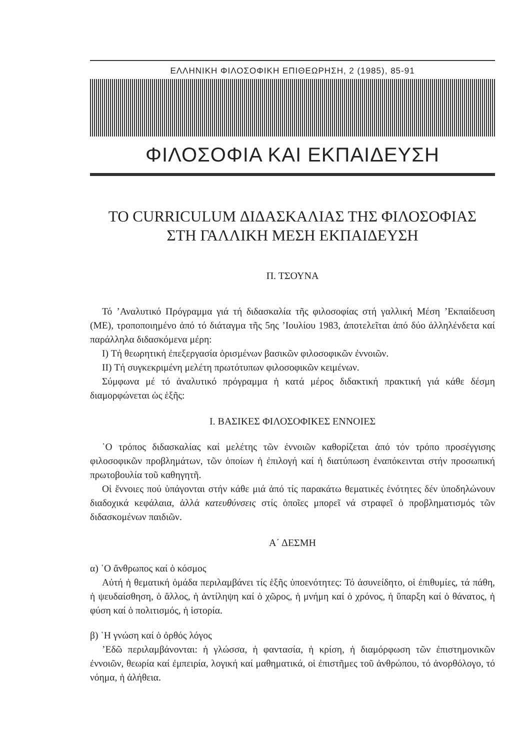ΕΛΛΗΝΙΚΗ ΦΙΛΟΣΟΦΙΚΗ ΕΠΙΘΕΩΡΗΣΗ, 2 (1985), 85-91
ΦΙΛΟΣΟΦΙΑ ΚΑΙ ΕΚΠΑΙΔΕΥΣΗ
ΤΟ CURRICULUM ΔΙΔΑΣΚΑΛΙΑΣ ΤΗΣ ΦΙΛΟΣΟΦΙΑΣ
ΣΤΗ ΓΑΛΛΙΚΗ ΜΕΣΗ ΕΚΠΑΙΔΕΥΣΗ
Π. ΤΣΟΥΝΑ
Τό ’Αναλυτικό Πρόγραμμα γιά τή διδασκαλία τῆς φιλοσοφίας στή γαλλική Μέση ’Εκπαίδευση (ΜΕ), τροποποιημένο ἀπό τό διάταγμα τῆς 5ης ’Ιουλίου 1983, ἀποτελεῖται ἀπό δύο ἀλληλένδετα καί παράλληλα διδασκόμενα μέρη:
I) Τή θεωρητική ἐπεξεργασία ὁρισμένων βασικῶν φιλοσοφικῶν ἐννοιῶν.
II) Τή συγκεκριμένη μελέτη πρωτότυπων φιλοσοφικῶν κειμένων.
Σύμφωνα μέ τό ἀναλυτικό πρόγραμμα ἡ κατά μέρος διδακτική πρακτική γιά κάθε δέσμη διαμορφώνεται ὡς ἑξῆς:
I. ΒΑΣΙΚΕΣ ΦΙΛΟΣΟΦΙΚΕΣ ΕΝΝΟΙΕΣ
῾Ο τρόπος διδασκαλίας καί μελέτης τῶν ἐννοιῶν καθορίζεται ἀπό τόν τρόπο προσέγγισης φιλοσοφικῶν προβλημάτων, τῶν ὁποίων ἡ ἐπιλογή καί ἡ διατύπωση ἐναπόκεινται στήν προσωπική πρωτοβουλία τοῦ καθηγητῆ.
Οἱ ἔννοιες πού ὑπάγονται στήν κάθε μιά ἀπό τίς παρακάτω θεματικές ἑνότητες δέν ὑποδηλώνουν διαδοχικά κεφάλαια, ἀλλά κατευθύνσεις στίς ὁποῖες μπορεῖ νά στραφεῖ ὁ προβληματισμός τῶν διδασκομένων παιδιῶν.
Α΄ ΔΕΣΜΗ
α) ῾Ο ἄνθρωπος καί ὁ κόσμος
Αὐτή ἡ θεματική ὁμάδα περιλαμβάνει τίς ἑξῆς ὑποενότητες: Τό ἀσυνείδητο, οἱ ἐπιθυμίες, τά πάθη, ἡ ψευδαίσθηση, ὁ ἄλλος, ἡ ἀντίληψη καί ὁ χῶρος, ἡ μνήμη καί ὁ χρόνος, ἡ ὕπαρξη καί ὁ θάνατος, ἡ φύση καί ὁ πολιτισμός, ἡ ἱστορία.
β) ῾Η γνώση καί ὁ ὀρθός λόγος
’Εδῶ περιλαμβάνονται: ἡ γλώσσα, ἡ φαντασία, ἡ κρίση, ἡ διαμόρφωση τῶν ἐπιστημονικῶν ἐννοιῶν, θεωρία καί ἐμπειρία, λογική καί μαθηματικά, οἱ ἐπιστῆμες τοῦ ἀνθρώπου, τό ἀνορθόλογο, τό νόημα, ἡ ἀλήθεια.